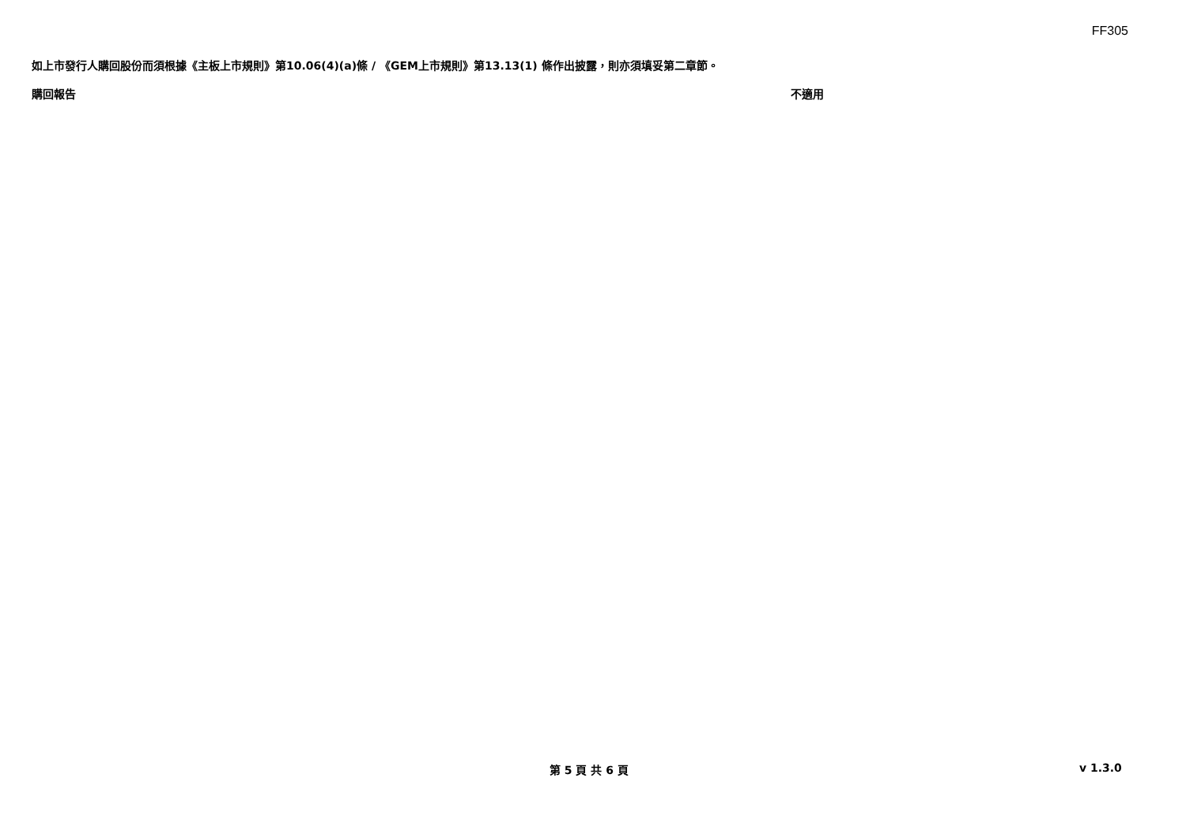FF305
如上市發行人購回股份而須根據《主板上市規則》第10.06(4)(a)條 / 《GEM上市規則》第13.13(1) 條作出披露，則亦須填妥第二章節。
購回報告 不適用
第 5 頁 共 6 頁 v 1.3.0